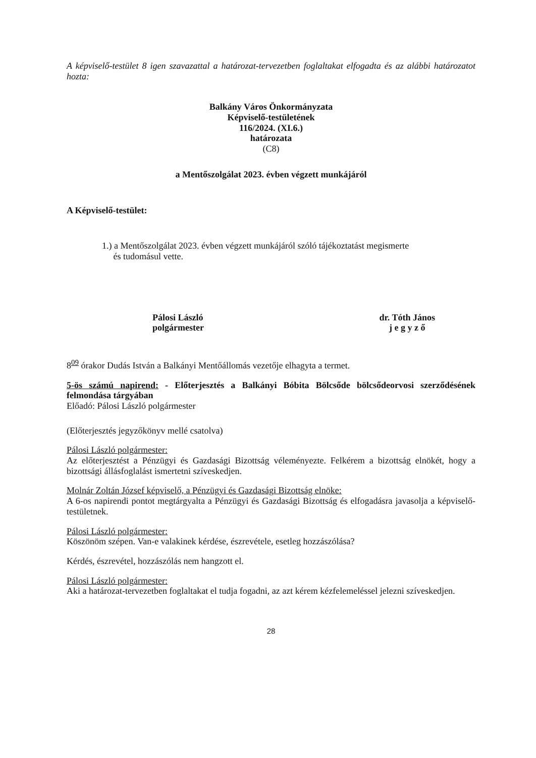A képviselő-testület 8 igen szavazattal a határozat-tervezetben foglaltakat elfogadta és az alábbi határozatot hozta:
Balkány Város Önkormányzata
Képviselő-testületének
116/2024. (XI.6.)
határozata
(C8)
a Mentőszolgálat 2023. évben végzett munkájáról
A Képviselő-testület:
1.) a Mentőszolgálat 2023. évben végzett munkájáról szóló tájékoztatást megismerte
és tudomásul vette.
Pálosi László
polgármester
dr. Tóth János
j e g y z ő
8<sup>09</sup> órakor Dudás István a Balkányi Mentőállomás vezetője elhagyta a termet.
5-ös számú napirend: - Előterjesztés a Balkányi Bóbita Bölcsőde bölcsődeorvosi szerződésének felmondása tárgyában
Előadó: Pálosi László polgármester
(Előterjesztés jegyzőkönyv mellé csatolva)
Pálosi László polgármester:
Az előterjesztést a Pénzügyi és Gazdasági Bizottság véleményezte. Felkérem a bizottság elnökét, hogy a bizottsági állásfoglalást ismertetni szíveskedjen.
Molnár Zoltán József képviselő, a Pénzügyi és Gazdasági Bizottság elnöke:
A 6-os napirendi pontot megtárgyalta a Pénzügyi és Gazdasági Bizottság és elfogadásra javasolja a képviselő-testületnek.
Pálosi László polgármester:
Köszönöm szépen. Van-e valakinek kérdése, észrevétele, esetleg hozzászólása?
Kérdés, észrevétel, hozzászólás nem hangzott el.
Pálosi László polgármester:
Aki a határozat-tervezetben foglaltakat el tudja fogadni, az azt kérem kézfelemeléssel jelezni szíveskedjen.
28